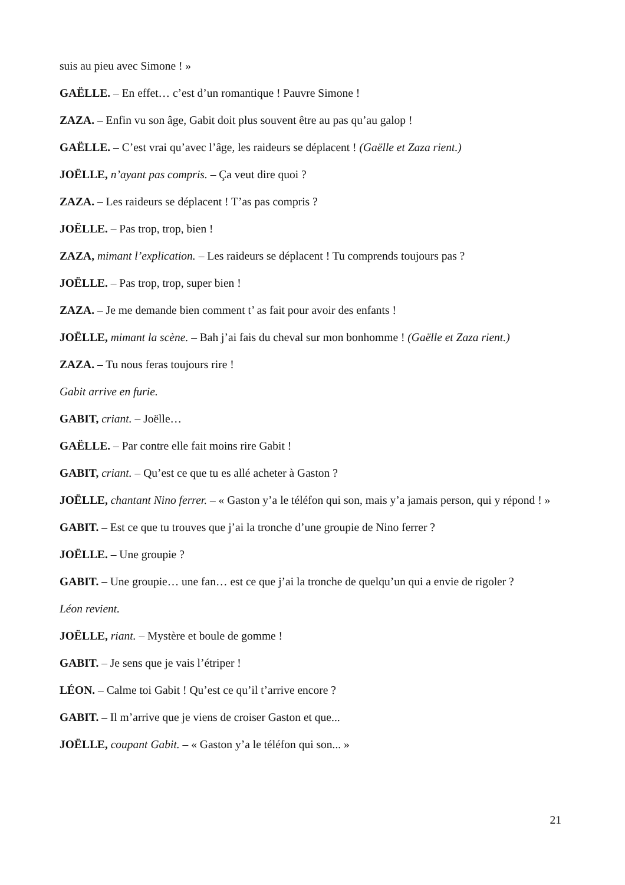suis au pieu avec Simone ! »
GAËLLE. – En effet… c’est d’un romantique ! Pauvre Simone !
ZAZA. – Enfin vu son âge, Gabit doit plus souvent être au pas qu’au galop !
GAËLLE. – C’est vrai qu’avec l’âge, les raideurs se déplacent ! (Gaëlle et Zaza rient.)
JOËLLE, n’ayant pas compris. – Ça veut dire quoi ?
ZAZA. – Les raideurs se déplacent ! T’as pas compris ?
JOËLLE. – Pas trop, trop, bien !
ZAZA, mimant l’explication. – Les raideurs se déplacent ! Tu comprends toujours pas ?
JOËLLE. – Pas trop, trop, super bien !
ZAZA. – Je me demande bien comment t’ as fait pour avoir des enfants !
JOËLLE, mimant la scène. – Bah j’ai fais du cheval sur mon bonhomme ! (Gaëlle et Zaza rient.)
ZAZA. – Tu nous feras toujours rire !
Gabit arrive en furie.
GABIT, criant. – Joëlle…
GAËLLE. – Par contre elle fait moins rire Gabit !
GABIT, criant. – Qu’est ce que tu es allé acheter à Gaston ?
JOËLLE, chantant Nino ferrer. – « Gaston y’a le téléfon qui son, mais y’a jamais person, qui y répond ! »
GABIT. – Est ce que tu trouves que j’ai la tronche d’une groupie de Nino ferrer ?
JOËLLE. – Une groupie ?
GABIT. – Une groupie… une fan… est ce que j’ai la tronche de quelqu’un qui a envie de rigoler ?
Léon revient.
JOËLLE, riant. – Mystère et boule de gomme !
GABIT. – Je sens que je vais l’étriper !
LÉON. – Calme toi Gabit ! Qu’est ce qu’il t’arrive encore ?
GABIT. – Il m’arrive que je viens de croiser Gaston et que...
JOËLLE, coupant Gabit. – « Gaston y’a le téléfon qui son... »
21